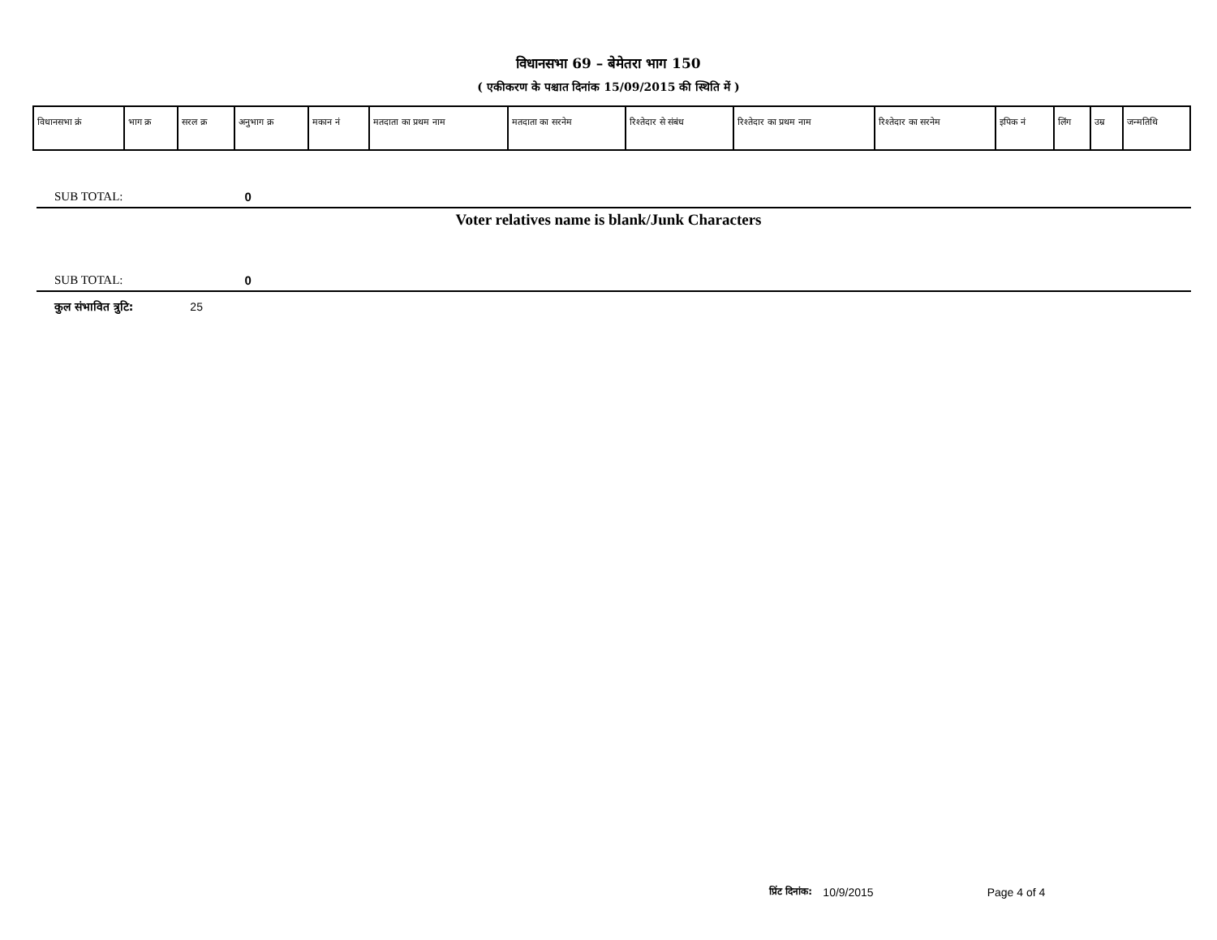विधानसभा 69 – बेमेतरा भाग 150
( एकीकरण के पश्चात दिनांक 15/09/2015 की स्थिति में )
| विधानसभा क्रं | भाग क्र | सरल क्र | अनुभाग क्र | मकान नं | मतदाता का प्रथम नाम | मतदाता का सरनेम | रिश्तेदार से संबंध | रिश्तेदार का प्रथम नाम | रिश्तेदार का सरनेम | इपिक नं | लिंग | उम्र | जन्मतिथि |
| --- | --- | --- | --- | --- | --- | --- | --- | --- | --- | --- | --- | --- | --- |
SUB TOTAL: 0
Voter relatives name is blank/Junk Characters
SUB TOTAL: 0
कुल संभावित त्रुटि: 25
प्रिंट दिनांक: 10/9/2015 Page 4 of 4